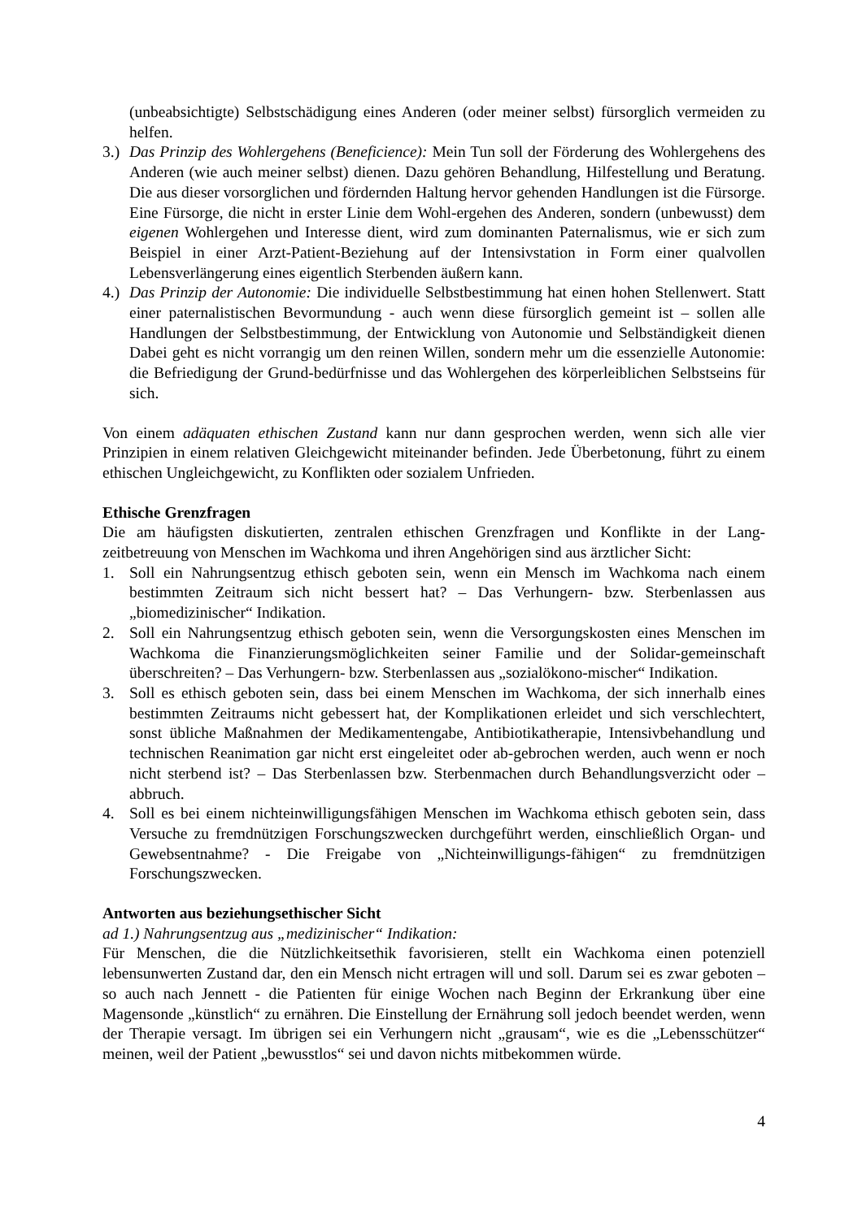(unbeabsichtigte) Selbstschädigung eines Anderen (oder meiner selbst) fürsorglich vermeiden zu helfen.
3.) Das Prinzip des Wohlergehens (Beneficience): Mein Tun soll der Förderung des Wohlergehens des Anderen (wie auch meiner selbst) dienen. Dazu gehören Behandlung, Hilfestellung und Beratung. Die aus dieser vorsorglichen und fördernden Haltung hervor gehenden Handlungen ist die Fürsorge. Eine Fürsorge, die nicht in erster Linie dem Wohl-ergehen des Anderen, sondern (unbewusst) dem eigenen Wohlergehen und Interesse dient, wird zum dominanten Paternalismus, wie er sich zum Beispiel in einer Arzt-Patient-Beziehung auf der Intensivstation in Form einer qualvollen Lebensverlängerung eines eigentlich Sterbenden äußern kann.
4.) Das Prinzip der Autonomie: Die individuelle Selbstbestimmung hat einen hohen Stellenwert. Statt einer paternalistischen Bevormundung - auch wenn diese fürsorglich gemeint ist – sollen alle Handlungen der Selbstbestimmung, der Entwicklung von Autonomie und Selbständigkeit dienen Dabei geht es nicht vorrangig um den reinen Willen, sondern mehr um die essenzielle Autonomie: die Befriedigung der Grund-bedürfnisse und das Wohlergehen des körperleiblichen Selbstseins für sich.
Von einem adäquaten ethischen Zustand kann nur dann gesprochen werden, wenn sich alle vier Prinzipien in einem relativen Gleichgewicht miteinander befinden. Jede Überbetonung, führt zu einem ethischen Ungleichgewicht, zu Konflikten oder sozialem Unfrieden.
Ethische Grenzfragen
Die am häufigsten diskutierten, zentralen ethischen Grenzfragen und Konflikte in der Lang-zeitbetreuung von Menschen im Wachkoma und ihren Angehörigen sind aus ärztlicher Sicht:
1. Soll ein Nahrungsentzug ethisch geboten sein, wenn ein Mensch im Wachkoma nach einem bestimmten Zeitraum sich nicht bessert hat? – Das Verhungern- bzw. Sterbenlassen aus „biomedizinischer“ Indikation.
2. Soll ein Nahrungsentzug ethisch geboten sein, wenn die Versorgungskosten eines Menschen im Wachkoma die Finanzierungsmöglichkeiten seiner Familie und der Solidar-gemeinschaft überschreiten? – Das Verhungern- bzw. Sterbenlassen aus „sozialökono-mischer“ Indikation.
3. Soll es ethisch geboten sein, dass bei einem Menschen im Wachkoma, der sich innerhalb eines bestimmten Zeitraums nicht gebessert hat, der Komplikationen erleidet und sich verschlechtert, sonst übliche Maßnahmen der Medikamentengabe, Antibiotikatherapie, Intensivbehandlung und technischen Reanimation gar nicht erst eingeleitet oder ab-gebrochen werden, auch wenn er noch nicht sterbend ist? – Das Sterbenlassen bzw. Sterbenmachen durch Behandlungsverzicht oder –abbruch.
4. Soll es bei einem nichteinwilligungsfähigen Menschen im Wachkoma ethisch geboten sein, dass Versuche zu fremdnützigen Forschungszwecken durchgeführt werden, einschließlich Organ- und Gewebsentnahme? - Die Freigabe von „Nichteinwilligungs-fähigen“ zu fremdnützigen Forschungszwecken.
Antworten aus beziehungsethischer Sicht
ad 1.) Nahrungsentzug aus „medizinischer“ Indikation:
Für Menschen, die die Nützlichkeitsethik favorisieren, stellt ein Wachkoma einen potenziell lebensunwerten Zustand dar, den ein Mensch nicht ertragen will und soll. Darum sei es zwar geboten – so auch nach Jennett - die Patienten für einige Wochen nach Beginn der Erkrankung über eine Magensonde „künstlich“ zu ernähren. Die Einstellung der Ernährung soll jedoch beendet werden, wenn der Therapie versagt. Im übrigen sei ein Verhungern nicht „grausam“, wie es die „Lebensschützer“ meinen, weil der Patient „bewusstlos“ sei und davon nichts mitbekommen würde.
4